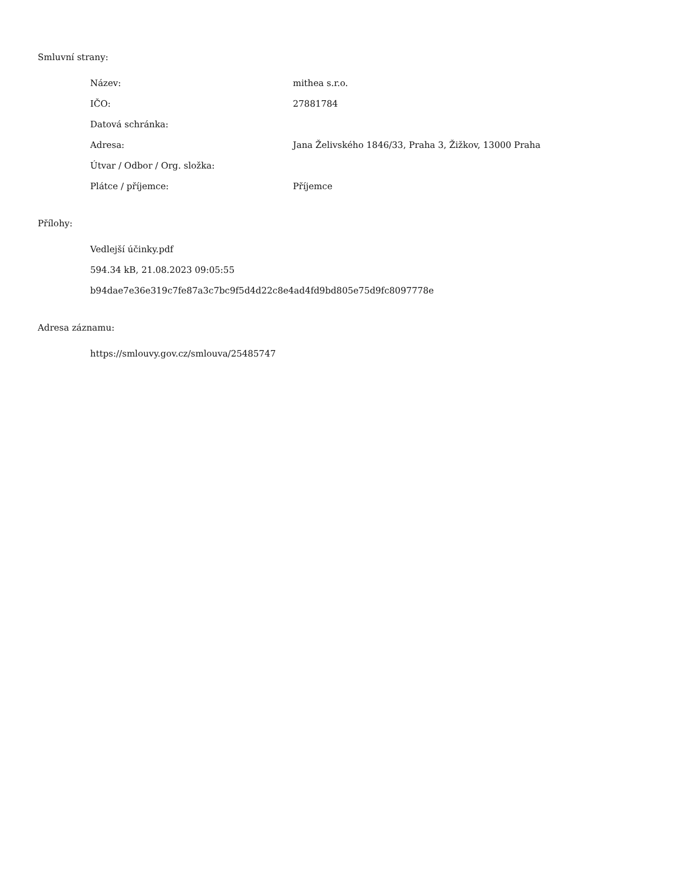Smluvní strany:
| Název: | mithea s.r.o. |
| IČO: | 27881784 |
| Datová schránka: | |
| Adresa: | Jana Želivského 1846/33, Praha 3, Žižkov, 13000 Praha |
| Útvar / Odbor / Org. složka: | |
| Plátce / příjemce: | Příjemce |
Přílohy:
Vedlejší účinky.pdf
594.34 kB, 21.08.2023 09:05:55
b94dae7e36e319c7fe87a3c7bc9f5d4d22c8e4ad4fd9bd805e75d9fc8097778e
Adresa záznamu:
https://smlouvy.gov.cz/smlouva/25485747